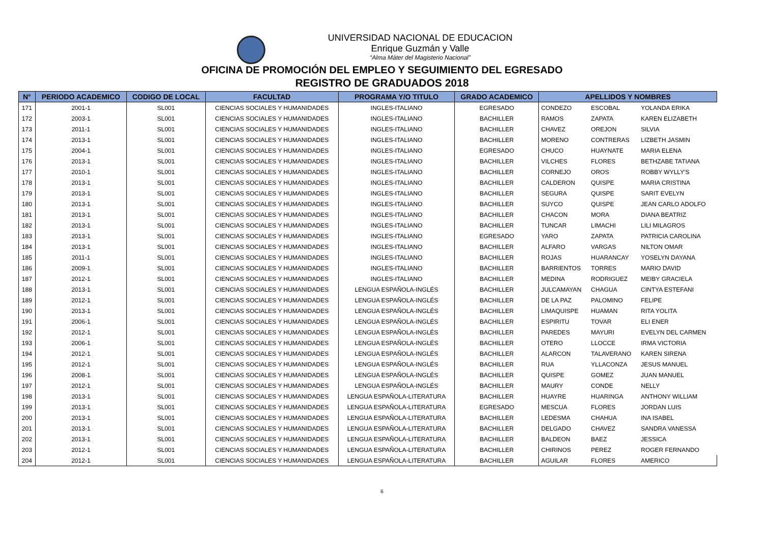UNIVERSIDAD NACIONAL DE EDUCACION
Enrique Guzmán y Valle
“Alma Máter del Magisterio Nacional”
OFICINA DE PROMOCIÓN DEL EMPLEO Y SEGUIMIENTO DEL EGRESADO
REGISTRO DE GRADUADOS 2018
| N° | PERIODO ACADEMICO | CODIGO DE LOCAL | FACULTAD | PROGRAMA Y/O TITULO | GRADO ACADEMICO | APELLIDOS Y NOMBRES | | |
| --- | --- | --- | --- | --- | --- | --- | --- | --- |
| 171 | 2001-1 | SL001 | CIENCIAS SOCIALES Y HUMANIDADES | INGLES-ITALIANO | EGRESADO | CONDEZO | ESCOBAL | YOLANDA ERIKA |
| 172 | 2003-1 | SL001 | CIENCIAS SOCIALES Y HUMANIDADES | INGLES-ITALIANO | BACHILLER | RAMOS | ZAPATA | KAREN ELIZABETH |
| 173 | 2011-1 | SL001 | CIENCIAS SOCIALES Y HUMANIDADES | INGLES-ITALIANO | BACHILLER | CHAVEZ | OREJON | SILVIA |
| 174 | 2013-1 | SL001 | CIENCIAS SOCIALES Y HUMANIDADES | INGLES-ITALIANO | BACHILLER | MORENO | CONTRERAS | LIZBETH JASMIN |
| 175 | 2004-1 | SL001 | CIENCIAS SOCIALES Y HUMANIDADES | INGLES-ITALIANO | EGRESADO | CHUCO | HUAYNATE | MARIA ELENA |
| 176 | 2013-1 | SL001 | CIENCIAS SOCIALES Y HUMANIDADES | INGLES-ITALIANO | BACHILLER | VILCHES | FLORES | BETHZABE TATIANA |
| 177 | 2010-1 | SL001 | CIENCIAS SOCIALES Y HUMANIDADES | INGLES-ITALIANO | BACHILLER | CORNEJO | OROS | ROBBY WYLLY'S |
| 178 | 2013-1 | SL001 | CIENCIAS SOCIALES Y HUMANIDADES | INGLES-ITALIANO | BACHILLER | CALDERON | QUISPE | MARIA CRISTINA |
| 179 | 2013-1 | SL001 | CIENCIAS SOCIALES Y HUMANIDADES | INGLES-ITALIANO | BACHILLER | SEGURA | QUISPE | SARIT EVELYN |
| 180 | 2013-1 | SL001 | CIENCIAS SOCIALES Y HUMANIDADES | INGLES-ITALIANO | BACHILLER | SUYCO | QUISPE | JEAN CARLO ADOLFO |
| 181 | 2013-1 | SL001 | CIENCIAS SOCIALES Y HUMANIDADES | INGLES-ITALIANO | BACHILLER | CHACON | MORA | DIANA BEATRIZ |
| 182 | 2013-1 | SL001 | CIENCIAS SOCIALES Y HUMANIDADES | INGLES-ITALIANO | BACHILLER | TUNCAR | LIMACHI | LILI MILAGROS |
| 183 | 2013-1 | SL001 | CIENCIAS SOCIALES Y HUMANIDADES | INGLES-ITALIANO | EGRESADO | YARO | ZAPATA | PATRICIA CAROLINA |
| 184 | 2013-1 | SL001 | CIENCIAS SOCIALES Y HUMANIDADES | INGLES-ITALIANO | BACHILLER | ALFARO | VARGAS | NILTON OMAR |
| 185 | 2011-1 | SL001 | CIENCIAS SOCIALES Y HUMANIDADES | INGLES-ITALIANO | BACHILLER | ROJAS | HUARANCAY | YOSELYN DAYANA |
| 186 | 2009-1 | SL001 | CIENCIAS SOCIALES Y HUMANIDADES | INGLES-ITALIANO | BACHILLER | BARRIENTOS | TORRES | MARIO DAVID |
| 187 | 2012-1 | SL001 | CIENCIAS SOCIALES Y HUMANIDADES | INGLES-ITALIANO | BACHILLER | MEDINA | RODRIGUEZ | MEIBY GRACIELA |
| 188 | 2013-1 | SL001 | CIENCIAS SOCIALES Y HUMANIDADES | LENGUA ESPAÑOLA-INGLÉS | BACHILLER | JULCAMAYAN | CHAGUA | CINTYA ESTEFANI |
| 189 | 2012-1 | SL001 | CIENCIAS SOCIALES Y HUMANIDADES | LENGUA ESPAÑOLA-INGLÉS | BACHILLER | DE LA PAZ | PALOMINO | FELIPE |
| 190 | 2013-1 | SL001 | CIENCIAS SOCIALES Y HUMANIDADES | LENGUA ESPAÑOLA-INGLÉS | BACHILLER | LIMAQUISPE | HUAMAN | RITA YOLITA |
| 191 | 2006-1 | SL001 | CIENCIAS SOCIALES Y HUMANIDADES | LENGUA ESPAÑOLA-INGLÉS | BACHILLER | ESPIRITU | TOVAR | ELI ENER |
| 192 | 2012-1 | SL001 | CIENCIAS SOCIALES Y HUMANIDADES | LENGUA ESPAÑOLA-INGLÉS | BACHILLER | PAREDES | MAYURI | EVELYN DEL CARMEN |
| 193 | 2006-1 | SL001 | CIENCIAS SOCIALES Y HUMANIDADES | LENGUA ESPAÑOLA-INGLÉS | BACHILLER | OTERO | LLOCCE | IRMA VICTORIA |
| 194 | 2012-1 | SL001 | CIENCIAS SOCIALES Y HUMANIDADES | LENGUA ESPAÑOLA-INGLÉS | BACHILLER | ALARCON | TALAVERANO | KAREN SIRENA |
| 195 | 2012-1 | SL001 | CIENCIAS SOCIALES Y HUMANIDADES | LENGUA ESPAÑOLA-INGLÉS | BACHILLER | RUA | YLLACONZA | JESUS MANUEL |
| 196 | 2008-1 | SL001 | CIENCIAS SOCIALES Y HUMANIDADES | LENGUA ESPAÑOLA-INGLÉS | BACHILLER | QUISPE | GOMEZ | JUAN MANUEL |
| 197 | 2012-1 | SL001 | CIENCIAS SOCIALES Y HUMANIDADES | LENGUA ESPAÑOLA-INGLÉS | BACHILLER | MAURY | CONDE | NELLY |
| 198 | 2013-1 | SL001 | CIENCIAS SOCIALES Y HUMANIDADES | LENGUA ESPAÑOLA-LITERATURA | BACHILLER | HUAYRE | HUARINGA | ANTHONY WILLIAM |
| 199 | 2013-1 | SL001 | CIENCIAS SOCIALES Y HUMANIDADES | LENGUA ESPAÑOLA-LITERATURA | EGRESADO | MESCUA | FLORES | JORDAN LUIS |
| 200 | 2013-1 | SL001 | CIENCIAS SOCIALES Y HUMANIDADES | LENGUA ESPAÑOLA-LITERATURA | BACHILLER | LEDESMA | CHAHUA | INA ISABEL |
| 201 | 2013-1 | SL001 | CIENCIAS SOCIALES Y HUMANIDADES | LENGUA ESPAÑOLA-LITERATURA | BACHILLER | DELGADO | CHAVEZ | SANDRA VANESSA |
| 202 | 2013-1 | SL001 | CIENCIAS SOCIALES Y HUMANIDADES | LENGUA ESPAÑOLA-LITERATURA | BACHILLER | BALDEON | BAEZ | JESSICA |
| 203 | 2012-1 | SL001 | CIENCIAS SOCIALES Y HUMANIDADES | LENGUA ESPAÑOLA-LITERATURA | BACHILLER | CHIRINOS | PEREZ | ROGER FERNANDO |
| 204 | 2012-1 | SL001 | CIENCIAS SOCIALES Y HUMANIDADES | LENGUA ESPAÑOLA-LITERATURA | BACHILLER | AGUILAR | FLORES | AMERICO |
6